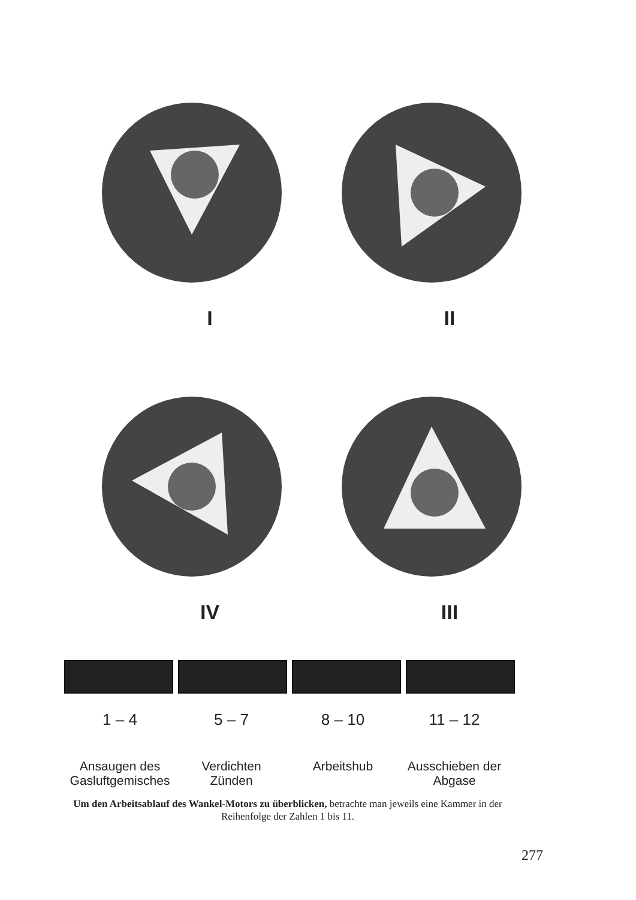I
II
IV
III
1 – 4 5 – 7 8 – 10 11 – 12
Ansaugen des
Gasluftgemisches
Verdichten
Zünden
Arbeitshub Ausschieben der
Abgase
Um den Arbeitsablauf des Wankel-Motors zu überblicken, betrachte man jeweils eine Kammer in der Reihenfolge der Zahlen 1 bis 11.
277